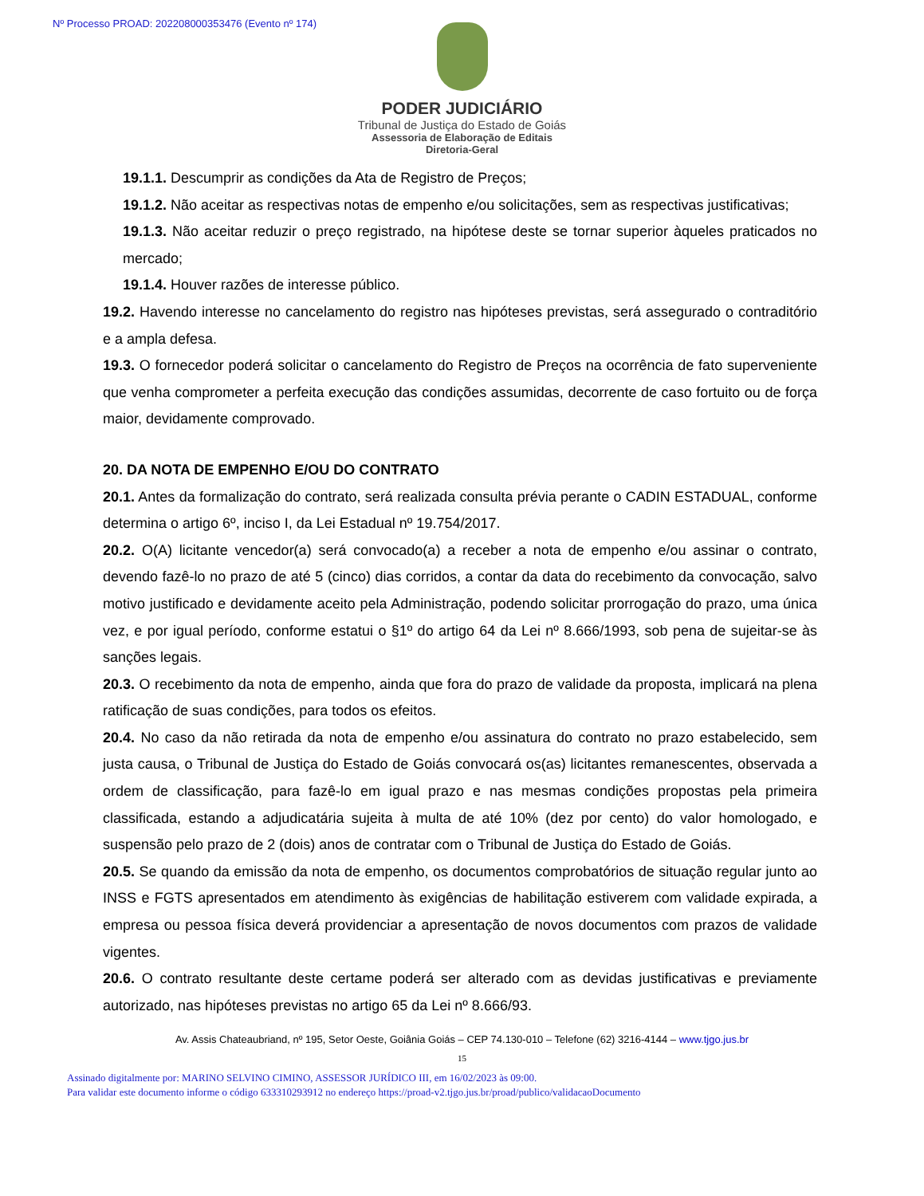Nº Processo PROAD: 202208000353476 (Evento nº 174)
PODER JUDICIÁRIO
Tribunal de Justiça do Estado de Goiás
Assessoria de Elaboração de Editais
Diretoria-Geral
19.1.1. Descumprir as condições da Ata de Registro de Preços;
19.1.2. Não aceitar as respectivas notas de empenho e/ou solicitações, sem as respectivas justificativas;
19.1.3. Não aceitar reduzir o preço registrado, na hipótese deste se tornar superior àqueles praticados no mercado;
19.1.4. Houver razões de interesse público.
19.2. Havendo interesse no cancelamento do registro nas hipóteses previstas, será assegurado o contraditório e a ampla defesa.
19.3. O fornecedor poderá solicitar o cancelamento do Registro de Preços na ocorrência de fato superveniente que venha comprometer a perfeita execução das condições assumidas, decorrente de caso fortuito ou de força maior, devidamente comprovado.
20. DA NOTA DE EMPENHO E/OU DO CONTRATO
20.1. Antes da formalização do contrato, será realizada consulta prévia perante o CADIN ESTADUAL, conforme determina o artigo 6º, inciso I, da Lei Estadual nº 19.754/2017.
20.2. O(A) licitante vencedor(a) será convocado(a) a receber a nota de empenho e/ou assinar o contrato, devendo fazê-lo no prazo de até 5 (cinco) dias corridos, a contar da data do recebimento da convocação, salvo motivo justificado e devidamente aceito pela Administração, podendo solicitar prorrogação do prazo, uma única vez, e por igual período, conforme estatui o §1º do artigo 64 da Lei nº 8.666/1993, sob pena de sujeitar-se às sanções legais.
20.3. O recebimento da nota de empenho, ainda que fora do prazo de validade da proposta, implicará na plena ratificação de suas condições, para todos os efeitos.
20.4. No caso da não retirada da nota de empenho e/ou assinatura do contrato no prazo estabelecido, sem justa causa, o Tribunal de Justiça do Estado de Goiás convocará os(as) licitantes remanescentes, observada a ordem de classificação, para fazê-lo em igual prazo e nas mesmas condições propostas pela primeira classificada, estando a adjudicatária sujeita à multa de até 10% (dez por cento) do valor homologado, e suspensão pelo prazo de 2 (dois) anos de contratar com o Tribunal de Justiça do Estado de Goiás.
20.5. Se quando da emissão da nota de empenho, os documentos comprobatórios de situação regular junto ao INSS e FGTS apresentados em atendimento às exigências de habilitação estiverem com validade expirada, a empresa ou pessoa física deverá providenciar a apresentação de novos documentos com prazos de validade vigentes.
20.6. O contrato resultante deste certame poderá ser alterado com as devidas justificativas e previamente autorizado, nas hipóteses previstas no artigo 65 da Lei nº 8.666/93.
Av. Assis Chateaubriand, nº 195, Setor Oeste, Goiânia Goiás – CEP 74.130-010 – Telefone (62) 3216-4144 – www.tjgo.jus.br
15
Assinado digitalmente por: MARINO SELVINO CIMINO, ASSESSOR JURÍDICO III, em 16/02/2023 às 09:00.
Para validar este documento informe o código 633310293912 no endereço https://proad-v2.tjgo.jus.br/proad/publico/validacaoDocumento